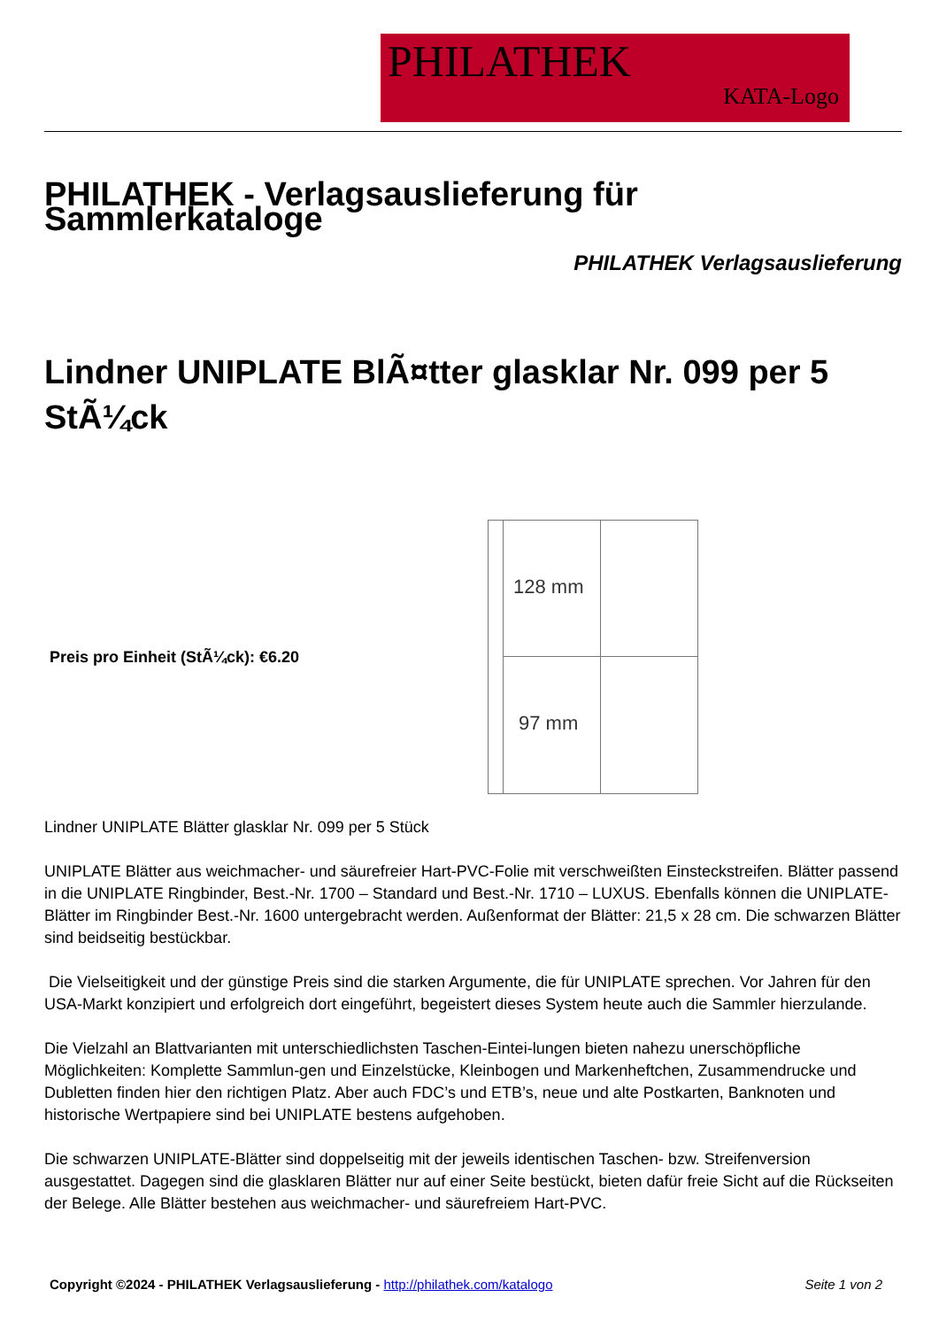PHILATHEK
KATA-Logo
PHILATHEK - Verlagsauslieferung für Sammlerkataloge
PHILATHEK Verlagsauslieferung
Lindner UNIPLATE BlÃ¤tter glasklar Nr. 099 per 5 StÃ¼ck
Preis pro Einheit (StÃ¼ck): €6.20
128 mm
97 mm
Lindner UNIPLATE Blätter glasklar Nr. 099 per 5 Stück
UNIPLATE Blätter aus weichmacher- und säurefreier Hart-PVC-Folie mit verschweißten Einsteckstreifen. Blätter passend in die UNIPLATE Ringbinder, Best.-Nr. 1700 – Standard und Best.-Nr. 1710 – LUXUS. Ebenfalls können die UNIPLATE-Blätter im Ringbinder Best.-Nr. 1600 untergebracht werden. Außenformat der Blätter: 21,5 x 28 cm. Die schwarzen Blätter sind beidseitig bestückbar.
Die Vielseitigkeit und der günstige Preis sind die starken Argumente, die für UNIPLATE sprechen. Vor Jahren für den USA-Markt konzipiert und erfolgreich dort eingeführt, begeistert dieses System heute auch die Sammler hierzulande.
Die Vielzahl an Blattvarianten mit unterschiedlichsten Taschen-Eintei-lungen bieten nahezu unerschöpfliche Möglichkeiten: Komplette Sammlun-gen und Einzelstücke, Kleinbogen und Markenheftchen, Zusammendrucke und Dubletten finden hier den richtigen Platz. Aber auch FDC’s und ETB’s, neue und alte Postkarten, Banknoten und historische Wertpapiere sind bei UNIPLATE bestens aufgehoben.
Die schwarzen UNIPLATE-Blätter sind doppelseitig mit der jeweils identischen Taschen- bzw. Streifenversion ausgestattet. Dagegen sind die glasklaren Blätter nur auf einer Seite bestückt, bieten dafür freie Sicht auf die Rückseiten der Belege. Alle Blätter bestehen aus weichmacher- und säurefreiem Hart-PVC.
Copyright ©2024 - PHILATHEK Verlagsauslieferung - http://philathek.com/katalogo
Seite 1 von 2